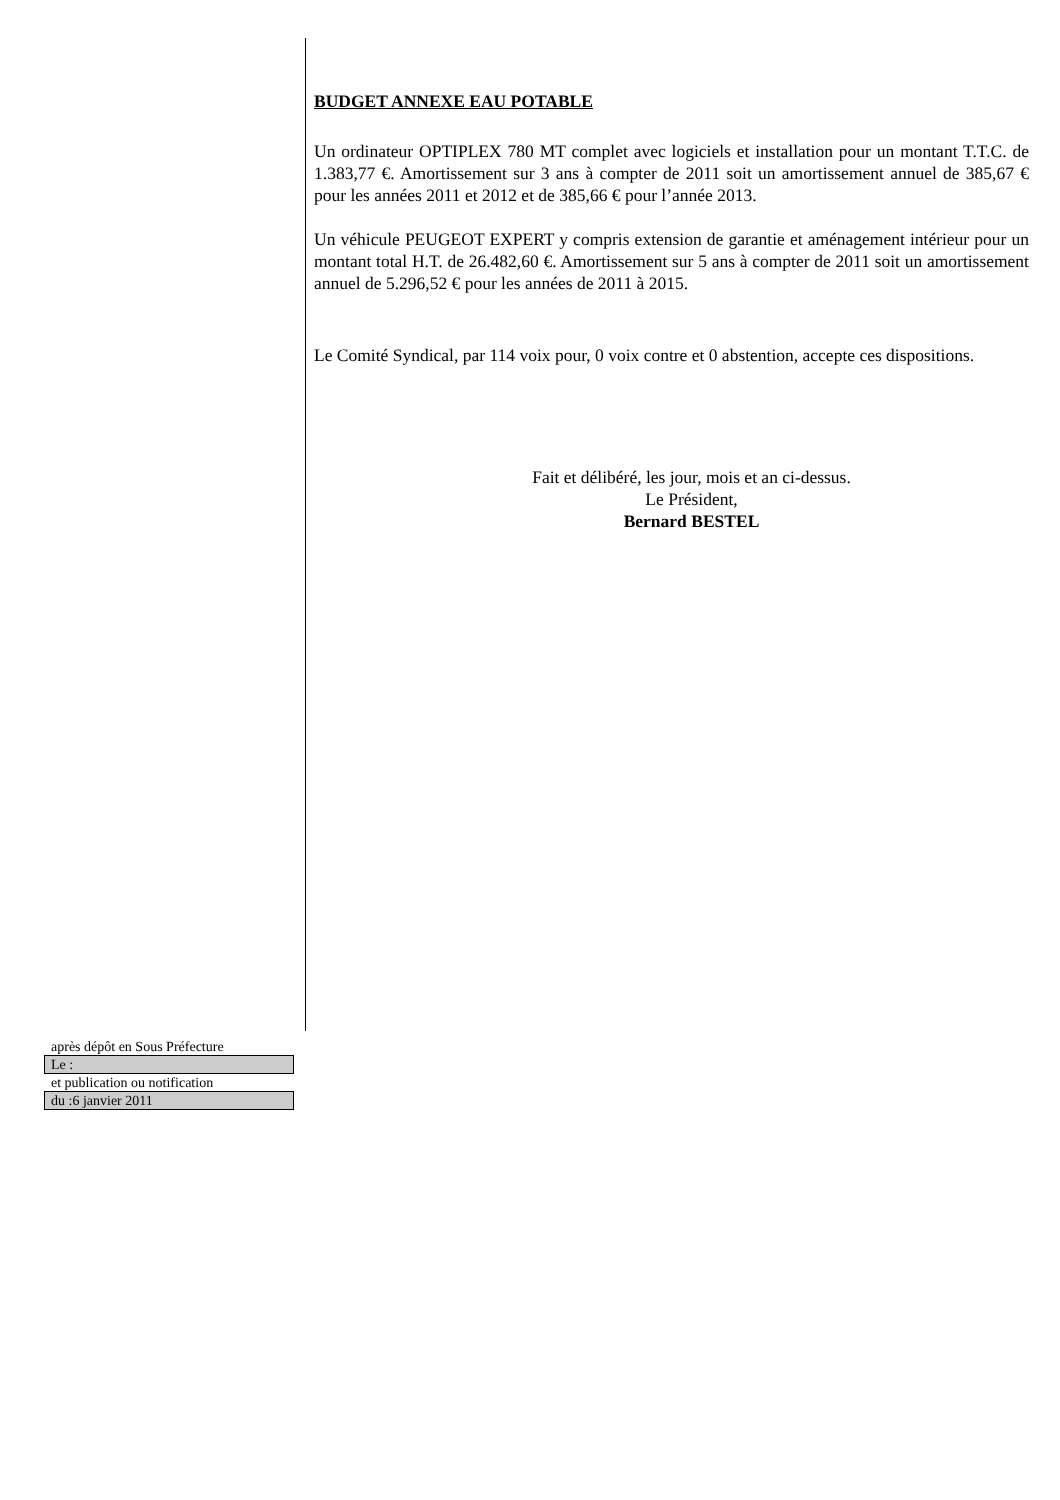BUDGET ANNEXE EAU POTABLE
Un ordinateur OPTIPLEX 780 MT complet avec logiciels et installation pour un montant T.T.C. de 1.383,77 €. Amortissement sur 3 ans à compter de 2011 soit un amortissement annuel de 385,67 € pour les années 2011 et 2012 et de 385,66 € pour l’année 2013.
Un véhicule PEUGEOT EXPERT y compris extension de garantie et aménagement intérieur pour un montant total H.T. de 26.482,60 €. Amortissement sur 5 ans à compter de 2011 soit un amortissement annuel de 5.296,52 € pour les années de 2011 à 2015.
Le Comité Syndical, par 114 voix pour, 0 voix contre et 0 abstention, accepte ces dispositions.
Fait et délibéré, les jour, mois et an ci-dessus.
Le Président,
Bernard BESTEL
après dépôt en Sous Préfecture
Le :
et publication ou notification
du :6 janvier 2011